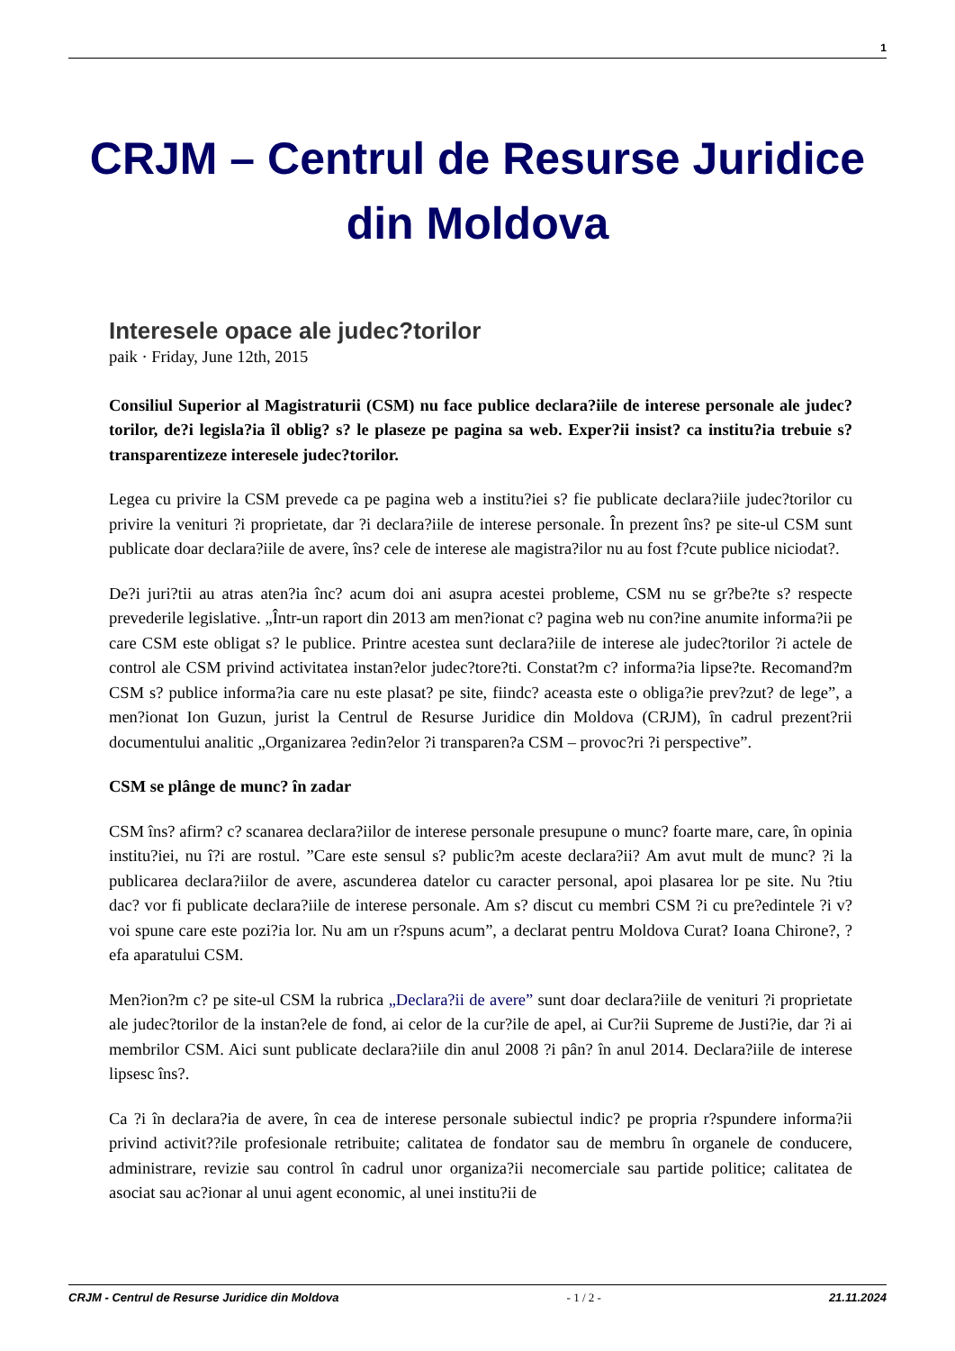1
CRJM – Centrul de Resurse Juridice din Moldova
Interesele opace ale judec?torilor
paik · Friday, June 12th, 2015
Consiliul Superior al Magistraturii (CSM) nu face publice declara?iile de interese personale ale judec?torilor, de?i legisla?ia îl oblig? s? le plaseze pe pagina sa web. Exper?ii insist? ca institu?ia trebuie s? transparentizeze interesele judec?torilor.
Legea cu privire la CSM prevede ca pe pagina web a institu?iei s? fie publicate declara?iile judec?torilor cu privire la venituri ?i proprietate, dar ?i declara?iile de interese personale. În prezent îns? pe site-ul CSM sunt publicate doar declara?iile de avere, îns? cele de interese ale magistra?ilor nu au fost f?cute publice niciodat?.
De?i juri?tii au atras aten?ia înc? acum doi ani asupra acestei probleme, CSM nu se gr?be?te s? respecte prevederile legislative. „Într-un raport din 2013 am men?ionat c? pagina web nu con?ine anumite informa?ii pe care CSM este obligat s? le publice. Printre acestea sunt declara?iile de interese ale judec?torilor ?i actele de control ale CSM privind activitatea instan?elor judec?tore?ti. Constat?m c? informa?ia lipse?te. Recomand?m CSM s? publice informa?ia care nu este plasat? pe site, fiindc? aceasta este o obliga?ie prev?zut? de lege”, a men?ionat Ion Guzun, jurist la Centrul de Resurse Juridice din Moldova (CRJM), în cadrul prezent?rii documentului analitic „Organizarea ?edin?elor ?i transparen?a CSM – provoc?ri ?i perspective”.
CSM se plânge de munc? în zadar
CSM îns? afirm? c? scanarea declara?iilor de interese personale presupune o munc? foarte mare, care, în opinia institu?iei, nu î?i are rostul. ”Care este sensul s? public?m aceste declara?ii? Am avut mult de munc? ?i la publicarea declara?iilor de avere, ascunderea datelor cu caracter personal, apoi plasarea lor pe site. Nu ?tiu dac? vor fi publicate declara?iile de interese personale. Am s? discut cu membri CSM ?i cu pre?edintele ?i v? voi spune care este pozi?ia lor. Nu am un r?spuns acum”, a declarat pentru Moldova Curat? Ioana Chirone?, ?efa aparatului CSM.
Men?ion?m c? pe site-ul CSM la rubrica „Declara?ii de avere” sunt doar declara?iile de venituri ?i proprietate ale judec?torilor de la instan?ele de fond, ai celor de la cur?ile de apel, ai Cur?ii Supreme de Justi?ie, dar ?i ai membrilor CSM. Aici sunt publicate declara?iile din anul 2008 ?i pân? în anul 2014. Declara?iile de interese lipsesc îns?.
Ca ?i în declara?ia de avere, în cea de interese personale subiectul indic? pe propria r?spundere informa?ii privind activit??ile profesionale retribuite; calitatea de fondator sau de membru în organele de conducere, administrare, revizie sau control în cadrul unor organiza?ii necomerciale sau partide politice; calitatea de asociat sau ac?ionar al unui agent economic, al unei institu?ii de
CRJM - Centrul de Resurse Juridice din Moldova - 1 / 2 - 21.11.2024